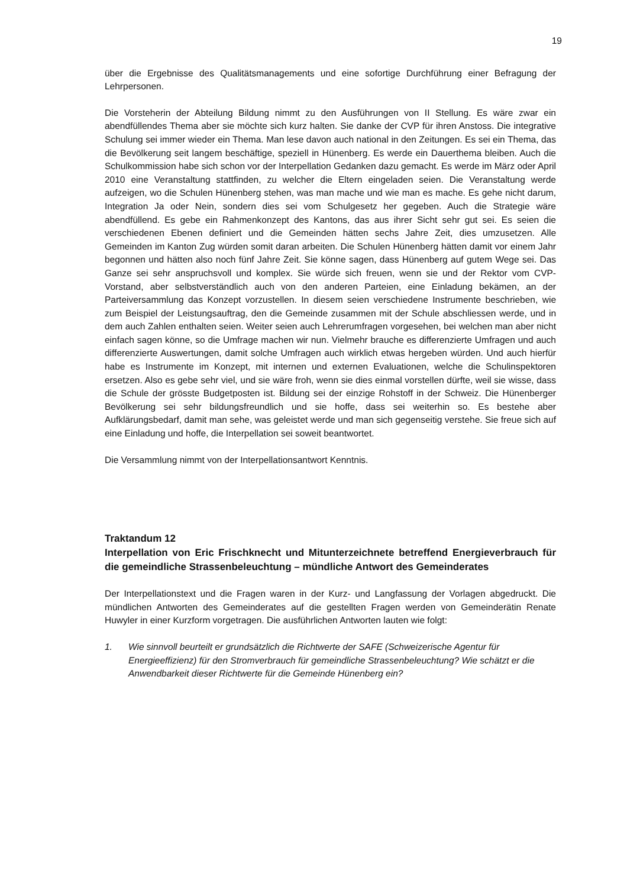19
über die Ergebnisse des Qualitätsmanagements und eine sofortige Durchführung einer Befragung der Lehrpersonen.
Die Vorsteherin der Abteilung Bildung nimmt zu den Ausführungen von II Stellung. Es wäre zwar ein abendfüllendes Thema aber sie möchte sich kurz halten. Sie danke der CVP für ihren Anstoss. Die integrative Schulung sei immer wieder ein Thema. Man lese davon auch national in den Zeitungen. Es sei ein Thema, das die Bevölkerung seit langem beschäftige, speziell in Hünenberg. Es werde ein Dauerthema bleiben. Auch die Schulkommission habe sich schon vor der Interpellation Gedanken dazu gemacht. Es werde im März oder April 2010 eine Veranstaltung stattfinden, zu welcher die Eltern eingeladen seien. Die Veranstaltung werde aufzeigen, wo die Schulen Hünenberg stehen, was man mache und wie man es mache. Es gehe nicht darum, Integration Ja oder Nein, sondern dies sei vom Schulgesetz her gegeben. Auch die Strategie wäre abendfüllend. Es gebe ein Rahmenkonzept des Kantons, das aus ihrer Sicht sehr gut sei. Es seien die verschiedenen Ebenen definiert und die Gemeinden hätten sechs Jahre Zeit, dies umzusetzen. Alle Gemeinden im Kanton Zug würden somit daran arbeiten. Die Schulen Hünenberg hätten damit vor einem Jahr begonnen und hätten also noch fünf Jahre Zeit. Sie könne sagen, dass Hünenberg auf gutem Wege sei. Das Ganze sei sehr anspruchsvoll und komplex. Sie würde sich freuen, wenn sie und der Rektor vom CVP-Vorstand, aber selbstverständlich auch von den anderen Parteien, eine Einladung bekämen, an der Parteiversammlung das Konzept vorzustellen. In diesem seien verschiedene Instrumente beschrieben, wie zum Beispiel der Leistungsauftrag, den die Gemeinde zusammen mit der Schule abschliessen werde, und in dem auch Zahlen enthalten seien. Weiter seien auch Lehrerumfragen vorgesehen, bei welchen man aber nicht einfach sagen könne, so die Umfrage machen wir nun. Vielmehr brauche es differenzierte Umfragen und auch differenzierte Auswertungen, damit solche Umfragen auch wirklich etwas hergeben würden. Und auch hierfür habe es Instrumente im Konzept, mit internen und externen Evaluationen, welche die Schulinspektoren ersetzen. Also es gebe sehr viel, und sie wäre froh, wenn sie dies einmal vorstellen dürfte, weil sie wisse, dass die Schule der grösste Budgetposten ist. Bildung sei der einzige Rohstoff in der Schweiz. Die Hünenberger Bevölkerung sei sehr bildungsfreundlich und sie hoffe, dass sei weiterhin so. Es bestehe aber Aufklärungsbedarf, damit man sehe, was geleistet werde und man sich gegenseitig verstehe. Sie freue sich auf eine Einladung und hoffe, die Interpellation sei soweit beantwortet.
Die Versammlung nimmt von der Interpellationsantwort Kenntnis.
Traktandum 12
Interpellation von Eric Frischknecht und Mitunterzeichnete betreffend Energieverbrauch für die gemeindliche Strassenbeleuchtung – mündliche Antwort des Gemeinderates
Der Interpellationstext und die Fragen waren in der Kurz- und Langfassung der Vorlagen abgedruckt. Die mündlichen Antworten des Gemeinderates auf die gestellten Fragen werden von Gemeinderätin Renate Huwyler in einer Kurzform vorgetragen. Die ausführlichen Antworten lauten wie folgt:
1. Wie sinnvoll beurteilt er grundsätzlich die Richtwerte der SAFE (Schweizerische Agentur für Energieeffizienz) für den Stromverbrauch für gemeindliche Strassenbeleuchtung? Wie schätzt er die Anwendbarkeit dieser Richtwerte für die Gemeinde Hünenberg ein?